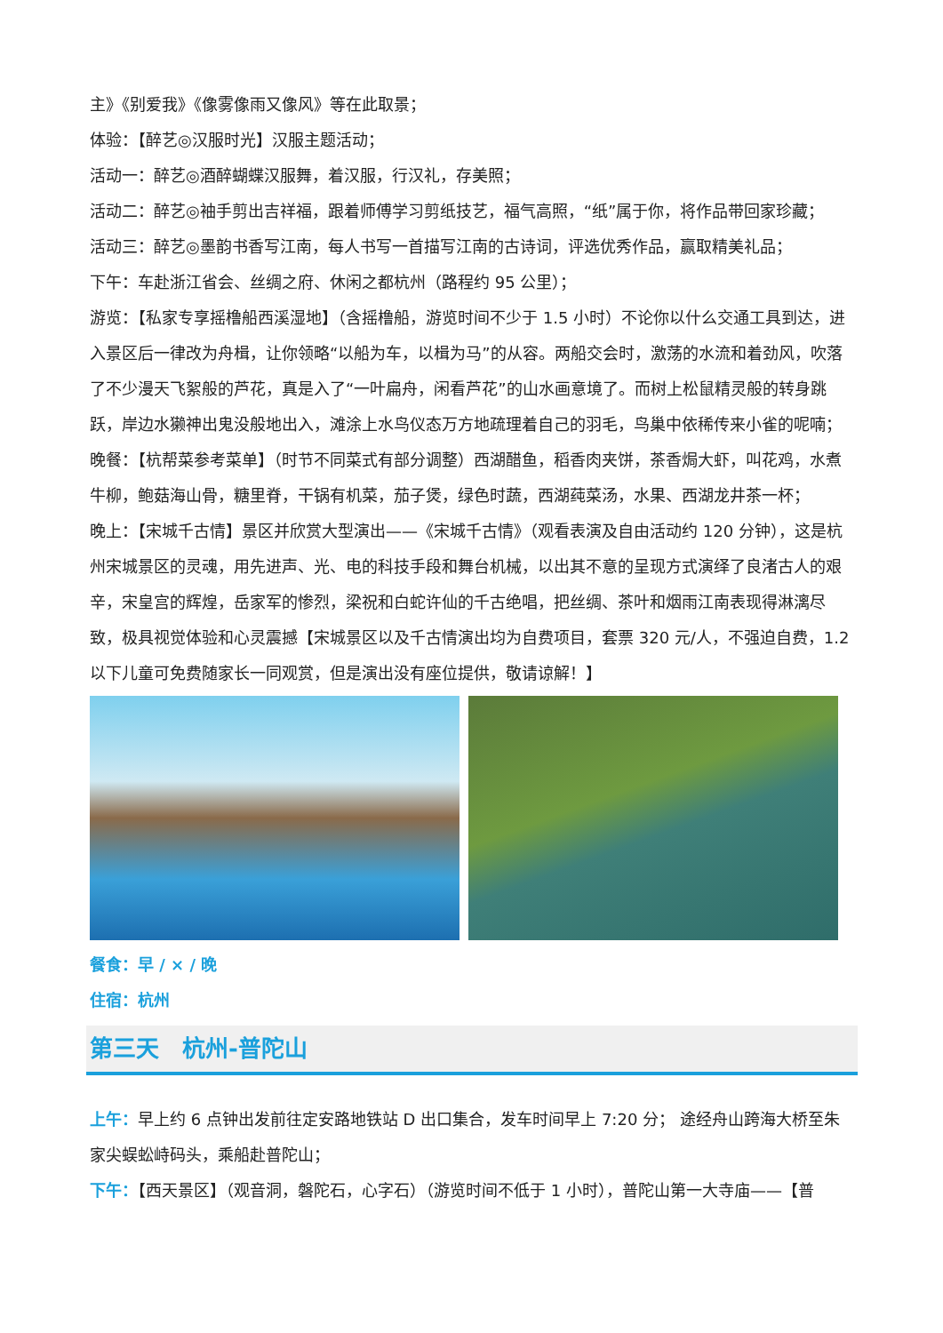主》《别爱我》《像雾像雨又像风》等在此取景；
体验：【醉艺◎汉服时光】汉服主题活动；
活动一：醉艺◎酒醉蝴蝶汉服舞，着汉服，行汉礼，存美照；
活动二：醉艺◎袖手剪出吉祥福，跟着师傅学习剪纸技艺，福气高照，“纸”属于你，将作品带回家珍藏；
活动三：醉艺◎墨韵书香写江南，每人书写一首描写江南的古诗词，评选优秀作品，赢取精美礼品；
下午：车赴浙江省会、丝绸之府、休闲之都杭州（路程约 95 公里）；
游览：【私家专享摇橹船西溪湿地】（含摇橹船，游览时间不少于 1.5 小时）不论你以什么交通工具到达，进入景区后一律改为舟楫，让你领略“以船为车，以楫为马”的从容。两船交会时，激荡的水流和着劲风，吹落了不少漫天飞絮般的芦花，真是入了“一叶扁舟，闲看芦花”的山水画意境了。而树上松鼠精灵般的转身跳跃，岸边水獭神出鬼没般地出入，滩涂上水鸟仪态万方地疏理着自己的羽毛，鸟巢中依稀传来小雀的呢喃；
晚餐：【杭帮菜参考菜单】（时节不同菜式有部分调整）西湖醋鱼，稻香肉夹饼，茶香焗大虾，叫花鸡，水煮牛柳，鲍菇海山骨，糖里脊，干锅有机菜，茄子煲，绿色时蔬，西湖莼菜汤，水果、西湖龙井茶一杯；
晚上：【宋城千古情】景区并欣赏大型演出——《宋城千古情》（观看表演及自由活动约 120 分钟），这是杭州宋城景区的灵魂，用先进声、光、电的科技手段和舞台机械，以出其不意的呈现方式演绎了良渚古人的艰辛，宋皇宫的辉煌，岳家军的惨烈，梁祝和白蛇许仙的千古绝唱，把丝绸、茶叶和烟雨江南表现得淋漓尽致，极具视觉体验和心灵震撼【宋城景区以及千古情演出均为自费项目，套票 320 元/人，不强迫自费，1.2 以下儿童可免费随家长一同观赏，但是演出没有座位提供，敬请谅解！】
餐食：早 / × / 晚
住宿：杭州
第三天　杭州-普陀山
上午：早上约 6 点钟出发前往定安路地铁站 D 出口集合，发车时间早上 7:20 分； 途经舟山跨海大桥至朱家尖蜈蚣峙码头，乘船赴普陀山；
下午：【西天景区】（观音洞，磐陀石，心字石）（游览时间不低于 1 小时），普陀山第一大寺庙——【普